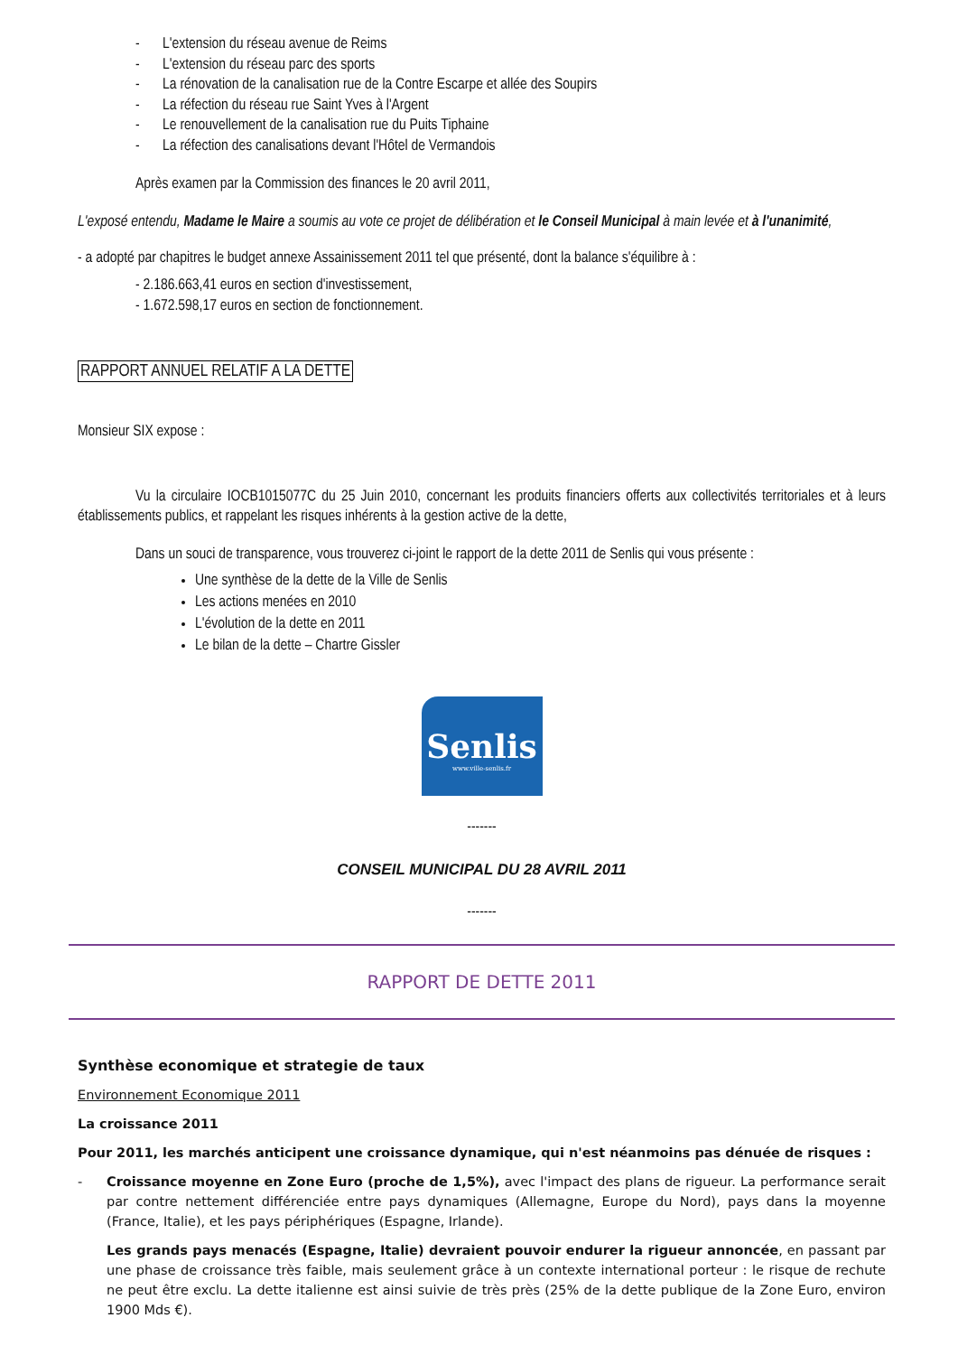- L'extension du réseau avenue de Reims
- L'extension du réseau parc des sports
- La rénovation de la canalisation rue de la Contre Escarpe et allée des Soupirs
- La réfection du réseau rue Saint Yves à l'Argent
- Le renouvellement de la canalisation rue du Puits Tiphaine
- La réfection des canalisations devant l'Hôtel de Vermandois
Après examen par la Commission des finances le 20 avril 2011,
L'exposé entendu, Madame le Maire a soumis au vote ce projet de délibération et le Conseil Municipal à main levée et à l'unanimité,
- a adopté par chapitres le budget annexe Assainissement 2011 tel que présenté, dont la balance s'équilibre à :
- 2.186.663,41 euros en section d'investissement,
- 1.672.598,17 euros en section de fonctionnement.
RAPPORT ANNUEL RELATIF A LA DETTE
Monsieur SIX expose :
Vu la circulaire IOCB1015077C du 25 Juin 2010, concernant les produits financiers offerts aux collectivités territoriales et à leurs établissements publics, et rappelant les risques inhérents à la gestion active de la dette,
Dans un souci de transparence, vous trouverez ci-joint le rapport de la dette 2011 de Senlis qui vous présente :
Une synthèse de la dette de la Ville de Senlis
Les actions menées en 2010
L'évolution de la dette en 2011
Le bilan de la dette – Chartre Gissler
Senlis
www.ville-senlis.fr
-------
CONSEIL MUNICIPAL DU 28 AVRIL 2011
-------
RAPPORT DE DETTE 2011
Synthèse economique et strategie de taux
Environnement Economique 2011
La croissance 2011
Pour 2011, les marchés anticipent une croissance dynamique, qui n'est néanmoins pas dénuée de risques :
- Croissance moyenne en Zone Euro (proche de 1,5%), avec l'impact des plans de rigueur. La performance serait par contre nettement différenciée entre pays dynamiques (Allemagne, Europe du Nord), pays dans la moyenne (France, Italie), et les pays périphériques (Espagne, Irlande).
Les grands pays menacés (Espagne, Italie) devraient pouvoir endurer la rigueur annoncée, en passant par une phase de croissance très faible, mais seulement grâce à un contexte international porteur : le risque de rechute ne peut être exclu. La dette italienne est ainsi suivie de très près (25% de la dette publique de la Zone Euro, environ 1900 Mds €).